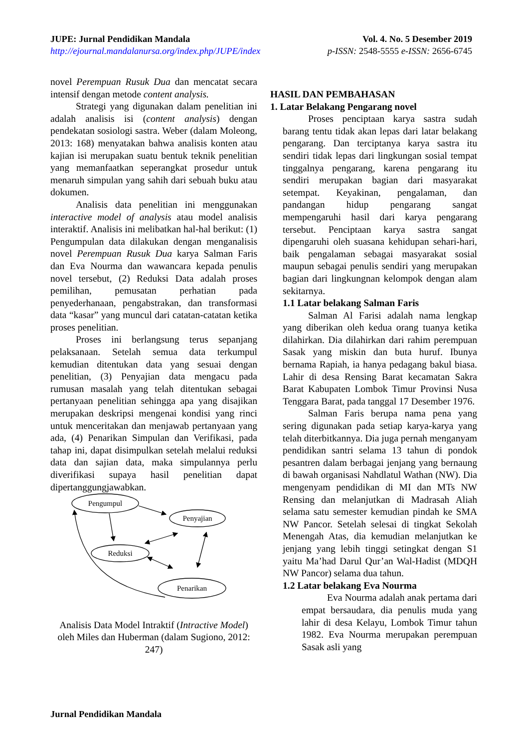JUPE: Jurnal Pendidikan Mandala
http://ejournal.mandalanursa.org/index.php/JUPE/index
Vol. 4. No. 5 Desember 2019
p-ISSN: 2548-5555 e-ISSN: 2656-6745
novel Perempuan Rusuk Dua dan mencatat secara intensif dengan metode content analysis.
Strategi yang digunakan dalam penelitian ini adalah analisis isi (content analysis) dengan pendekatan sosiologi sastra. Weber (dalam Moleong, 2013: 168) menyatakan bahwa analisis konten atau kajian isi merupakan suatu bentuk teknik penelitian yang memanfaatkan seperangkat prosedur untuk menaruh simpulan yang sahih dari sebuah buku atau dokumen.
Analisis data penelitian ini menggunakan interactive model of analysis atau model analisis interaktif. Analisis ini melibatkan hal-hal berikut: (1) Pengumpulan data dilakukan dengan menganalisis novel Perempuan Rusuk Dua karya Salman Faris dan Eva Nourma dan wawancara kepada penulis novel tersebut, (2) Reduksi Data adalah proses pemilihan, pemusatan perhatian pada penyederhanaan, pengabstrakan, dan transformasi data “kasar” yang muncul dari catatan-catatan ketika proses penelitian.
Proses ini berlangsung terus sepanjang pelaksanaan. Setelah semua data terkumpul kemudian ditentukan data yang sesuai dengan penelitian, (3) Penyajian data mengacu pada rumusan masalah yang telah ditentukan sebagai pertanyaan penelitian sehingga apa yang disajikan merupakan deskripsi mengenai kondisi yang rinci untuk menceritakan dan menjawab pertanyaan yang ada, (4) Penarikan Simpulan dan Verifikasi, pada tahap ini, dapat disimpulkan setelah melalui reduksi data dan sajian data, maka simpulannya perlu diverifikasi supaya hasil penelitian dapat dipertanggungjawabkan.
Pengumpul
Penyajian
Reduksi
Penarikan
Analisis Data Model Intraktif (Intractive Model) oleh Miles dan Huberman (dalam Sugiono, 2012: 247)
HASIL DAN PEMBAHASAN
1. Latar Belakang Pengarang novel
Proses penciptaan karya sastra sudah barang tentu tidak akan lepas dari latar belakang pengarang. Dan terciptanya karya sastra itu sendiri tidak lepas dari lingkungan sosial tempat tinggalnya pengarang, karena pengarang itu sendiri merupakan bagian dari masyarakat setempat. Keyakinan, pengalaman, dan pandangan hidup pengarang sangat mempengaruhi hasil dari karya pengarang tersebut. Penciptaan karya sastra sangat dipengaruhi oleh suasana kehidupan sehari-hari, baik pengalaman sebagai masyarakat sosial maupun sebagai penulis sendiri yang merupakan bagian dari lingkungnan kelompok dengan alam sekitarnya.
1.1 Latar belakang Salman Faris
Salman Al Farisi adalah nama lengkap yang diberikan oleh kedua orang tuanya ketika dilahirkan. Dia dilahirkan dari rahim perempuan Sasak yang miskin dan buta huruf. Ibunya bernama Rapiah, ia hanya pedagang bakul biasa. Lahir di desa Rensing Barat kecamatan Sakra Barat Kabupaten Lombok Timur Provinsi Nusa Tenggara Barat, pada tanggal 17 Desember 1976.
Salman Faris berupa nama pena yang sering digunakan pada setiap karya-karya yang telah diterbitkannya. Dia juga pernah menganyam pendidikan santri selama 13 tahun di pondok pesantren dalam berbagai jenjang yang bernaung di bawah organisasi Nahdlatul Wathan (NW). Dia mengenyam pendidikan di MI dan MTs NW Rensing dan melanjutkan di Madrasah Aliah selama satu semester kemudian pindah ke SMA NW Pancor. Setelah selesai di tingkat Sekolah Menengah Atas, dia kemudian melanjutkan ke jenjang yang lebih tinggi setingkat dengan S1 yaitu Ma’had Darul Qur’an Wal-Hadist (MDQH NW Pancor) selama dua tahun.
1.2 Latar belakang Eva Nourma
Eva Nourma adalah anak pertama dari empat bersaudara, dia penulis muda yang lahir di desa Kelayu, Lombok Timur tahun 1982. Eva Nourma merupakan perempuan Sasak asli yang
Jurnal Pendidikan Mandala